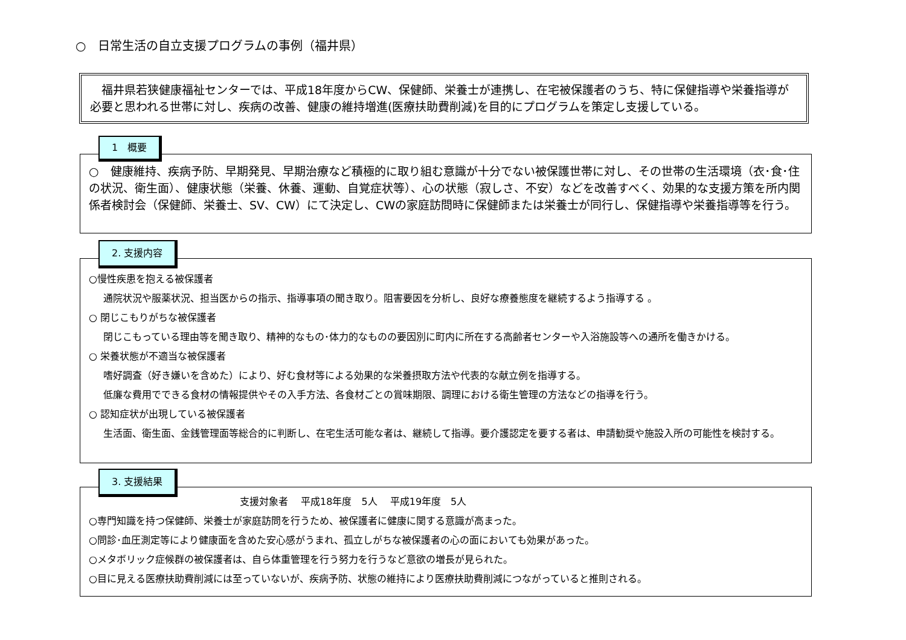○　日常生活の自立支援プログラムの事例（福井県）
　福井県若狭健康福祉センターでは、平成18年度からCW、保健師、栄養士が連携し、在宅被保護者のうち、特に保健指導や栄養指導が必要と思われる世帯に対し、疾病の改善、健康の維持増進(医療扶助費削減)を目的にプログラムを策定し支援している。
1　概要
○　健康維持、疾病予防、早期発見、早期治療など積極的に取り組む意識が十分でない被保護世帯に対し、その世帯の生活環境（衣･食･住の状況、衛生面）、健康状態（栄養、休養、運動、自覚症状等）、心の状態（寂しさ、不安）などを改善すべく、効果的な支援方策を所内関係者検討会（保健師、栄養士、SV、CW）にて決定し、CWの家庭訪問時に保健師または栄養士が同行し、保健指導や栄養指導等を行う。
2. 支援内容
○慢性疾患を抱える被保護者
通院状況や服薬状況、担当医からの指示、指導事項の聞き取り。阻害要因を分析し、良好な療養態度を継続するよう指導する 。
○ 閉じこもりがちな被保護者
閉じこもっている理由等を聞き取り、精神的なもの･体力的なものの要因別に町内に所在する高齢者センターや入浴施設等への通所を働きかける。
○ 栄養状態が不適当な被保護者
嗜好調査（好き嫌いを含めた）により、好む食材等による効果的な栄養摂取方法や代表的な献立例を指導する。
低廉な費用でできる食材の情報提供やその入手方法、各食材ごとの賞味期限、調理における衛生管理の方法などの指導を行う。
○ 認知症状が出現している被保護者
生活面、衛生面、金銭管理面等総合的に判断し、在宅生活可能な者は、継続して指導。要介護認定を要する者は、申請勧奨や施設入所の可能性を検討する。
3. 支援結果
支援対象者　 平成18年度　5人　 平成19年度　5人
○専門知識を持つ保健師、栄養士が家庭訪問を行うため、被保護者に健康に関する意識が高まった。
○問診･血圧測定等により健康面を含めた安心感がうまれ、孤立しがちな被保護者の心の面においても効果があった。
○メタボリック症候群の被保護者は、自ら体重管理を行う努力を行うなど意欲の増長が見られた。
○目に見える医療扶助費削減には至っていないが、疾病予防、状態の維持により医療扶助費削減につながっていると推則される。